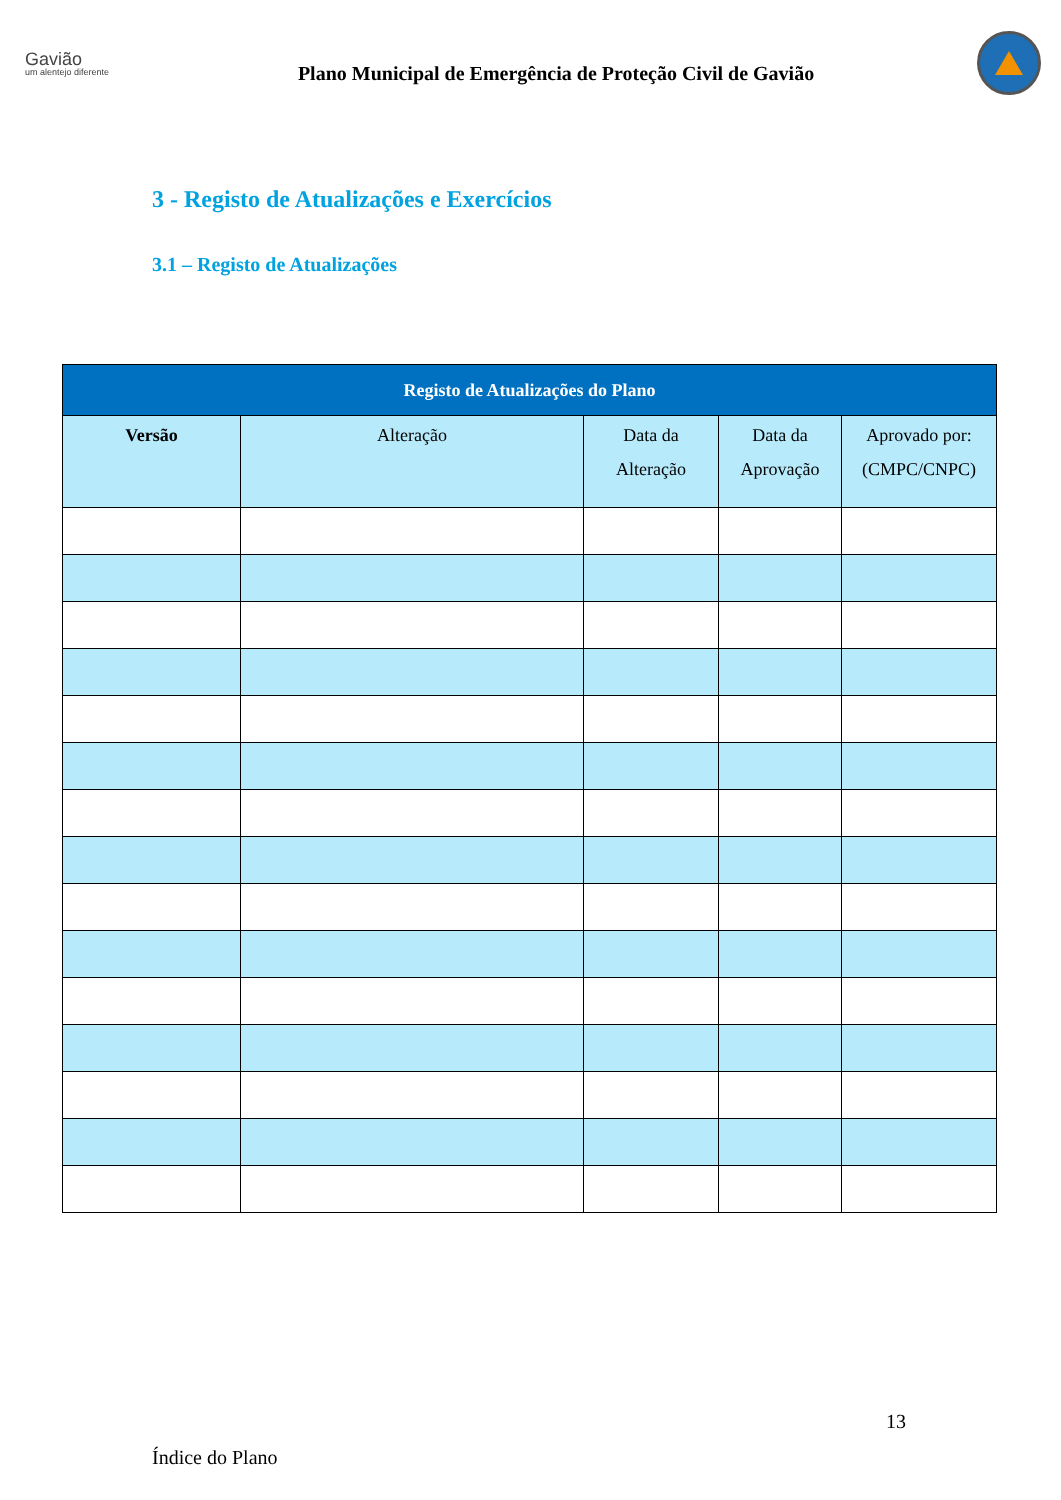Gavião
um alentejo diferente
Plano Municipal de Emergência de Proteção Civil de Gavião
3 - Registo de Atualizações e Exercícios
3.1 – Registo de Atualizações
| Registo de Atualizações do Plano | | | | |
| --- | --- | --- | --- | --- |
| Versão | Alteração | Data da Alteração | Data da Aprovação | Aprovado por: (CMPC/CNPC) |
13
Índice do Plano